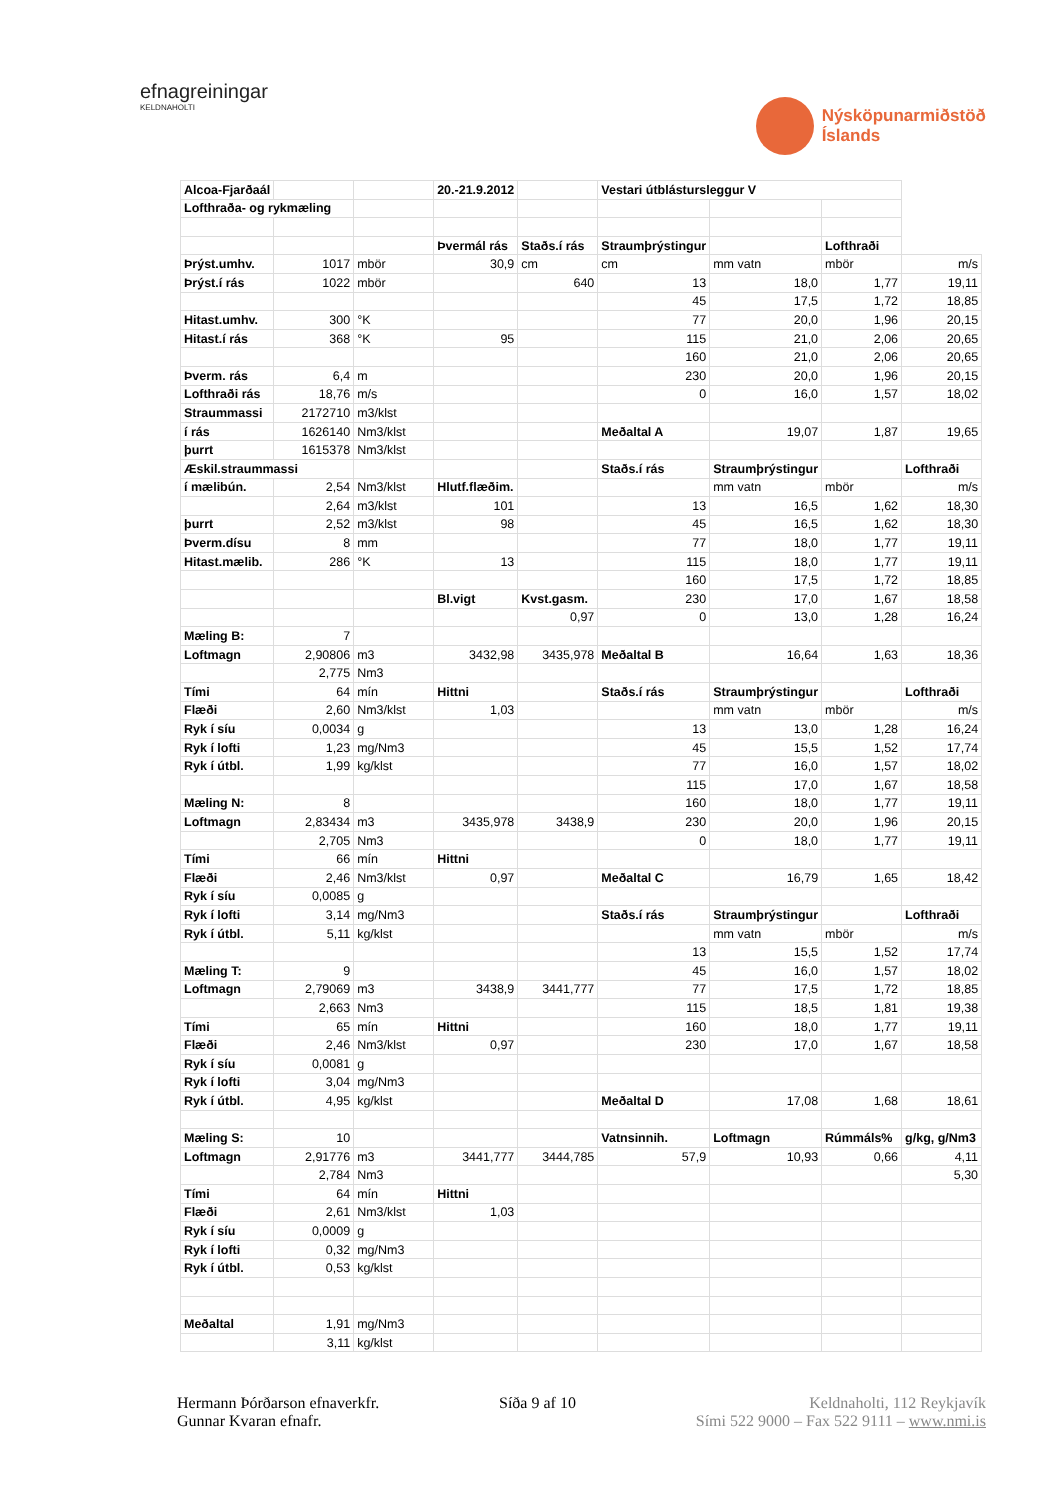efnagreiningar
KELDNAHOLTI
Nýsköpunarmiðstöð
Íslands
| Alcoa-Fjarðaál | | | 20.-21.9.2012 | | Vestari útblástursleggur V | | | |
| Lofthraða- og rykmæling | | | | | | | | |
| | | | Þvermál rás | Staðs.í rás | Straumþrýstingur | | Lofthraði | |
| Þrýst.umhv. | 1017 | mbör | 30,9 | cm | cm | mm vatn | mbör | m/s |
| Þrýst.í rás | 1022 | mbör | | 640 | 13 | 18,0 | 1,77 | 19,11 |
| | | | | | 45 | 17,5 | 1,72 | 18,85 |
| Hitast.umhv. | 300 | °K | | | 77 | 20,0 | 1,96 | 20,15 |
| Hitast.í rás | 368 | °K | 95 | | 115 | 21,0 | 2,06 | 20,65 |
| | | | | | 160 | 21,0 | 2,06 | 20,65 |
| Þverm. rás | 6,4 | m | | | 230 | 20,0 | 1,96 | 20,15 |
| Lofthraði rás | 18,76 | m/s | | | 0 | 16,0 | 1,57 | 18,02 |
| Straummassi | 2172710 | m3/klst | | | | | | |
| í rás | 1626140 | Nm3/klst | | | Meðaltal A | 19,07 | 1,87 | 19,65 |
| þurrt | 1615378 | Nm3/klst | | | | | | |
| Æskil.straummassi | | | | | Staðs.í rás | Straumþrýstingur | | Lofthraði |
| í mælibún. | 2,54 | Nm3/klst | Hlutf.flæðim. | | | mm vatn | mbör | m/s |
| | 2,64 | m3/klst | 101 | | 13 | 16,5 | 1,62 | 18,30 |
| þurrt | 2,52 | m3/klst | 98 | | 45 | 16,5 | 1,62 | 18,30 |
| Þverm.dísu | 8 | mm | | | 77 | 18,0 | 1,77 | 19,11 |
| Hitast.mælib. | 286 | °K | 13 | | 115 | 18,0 | 1,77 | 19,11 |
| | | | | | 160 | 17,5 | 1,72 | 18,85 |
| | | | Bl.vigt | Kvst.gasm. | 230 | 17,0 | 1,67 | 18,58 |
| | | | | 0,97 | 0 | 13,0 | 1,28 | 16,24 |
| Mæling B: | 7 | | | | | | | |
| Loftmagn | 2,90806 | m3 | 3432,98 | 3435,978 | Meðaltal B | 16,64 | 1,63 | 18,36 |
| | 2,775 | Nm3 | | | | | | |
| Tími | 64 | mín | Hittni | | Staðs.í rás | Straumþrýstingur | | Lofthraði |
| Flæði | 2,60 | Nm3/klst | 1,03 | | | mm vatn | mbör | m/s |
| Ryk í síu | 0,0034 | g | | | 13 | 13,0 | 1,28 | 16,24 |
| Ryk í lofti | 1,23 | mg/Nm3 | | | 45 | 15,5 | 1,52 | 17,74 |
| Ryk í útbl. | 1,99 | kg/klst | | | 77 | 16,0 | 1,57 | 18,02 |
| | | | | | 115 | 17,0 | 1,67 | 18,58 |
| Mæling N: | 8 | | | | 160 | 18,0 | 1,77 | 19,11 |
| Loftmagn | 2,83434 | m3 | 3435,978 | 3438,9 | 230 | 20,0 | 1,96 | 20,15 |
| | 2,705 | Nm3 | | | 0 | 18,0 | 1,77 | 19,11 |
| Tími | 66 | mín | Hittni | | | | | |
| Flæði | 2,46 | Nm3/klst | 0,97 | | Meðaltal C | 16,79 | 1,65 | 18,42 |
| Ryk í síu | 0,0085 | g | | | | | | |
| Ryk í lofti | 3,14 | mg/Nm3 | | | Staðs.í rás | Straumþrýstingur | | Lofthraði |
| Ryk í útbl. | 5,11 | kg/klst | | | | mm vatn | mbör | m/s |
| | | | | | 13 | 15,5 | 1,52 | 17,74 |
| Mæling T: | 9 | | | | 45 | 16,0 | 1,57 | 18,02 |
| Loftmagn | 2,79069 | m3 | 3438,9 | 3441,777 | 77 | 17,5 | 1,72 | 18,85 |
| | 2,663 | Nm3 | | | 115 | 18,5 | 1,81 | 19,38 |
| Tími | 65 | mín | Hittni | | 160 | 18,0 | 1,77 | 19,11 |
| Flæði | 2,46 | Nm3/klst | 0,97 | | 230 | 17,0 | 1,67 | 18,58 |
| Ryk í síu | 0,0081 | g | | | | | | |
| Ryk í lofti | 3,04 | mg/Nm3 | | | | | | |
| Ryk í útbl. | 4,95 | kg/klst | | | Meðaltal D | 17,08 | 1,68 | 18,61 |
| Mæling S: | 10 | | | | Vatnsinnih. | Loftmagn | Rúmmáls% | g/kg, g/Nm3 |
| Loftmagn | 2,91776 | m3 | 3441,777 | 3444,785 | 57,9 | 10,93 | 0,66 | 4,11 |
| | 2,784 | Nm3 | | | | | | 5,30 |
| Tími | 64 | mín | Hittni | | | | | |
| Flæði | 2,61 | Nm3/klst | 1,03 | | | | | |
| Ryk í síu | 0,0009 | g | | | | | | |
| Ryk í lofti | 0,32 | mg/Nm3 | | | | | | |
| Ryk í útbl. | 0,53 | kg/klst | | | | | | |
| Meðaltal | 1,91 | mg/Nm3 | | | | | | |
| | 3,11 | kg/klst | | | | | | |
Hermann Þórðarson efnaverkfr.
Gunnar Kvaran efnafr.
Síða 9 af 10 Keldnaholti, 112 Reykjavík
Sími 522 9000 – Fax 522 9111 – www.nmi.is